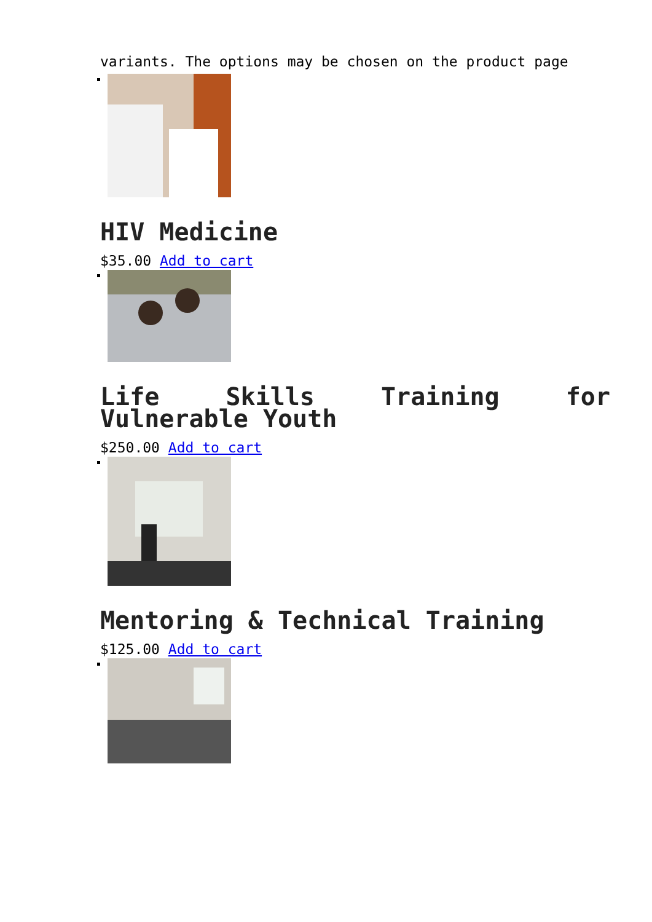variants. The options may be chosen on the product page
HIV Medicine
$35.00 Add to cart
Life Skills Training for Vulnerable Youth
$250.00 Add to cart
Mentoring & Technical Training
$125.00 Add to cart